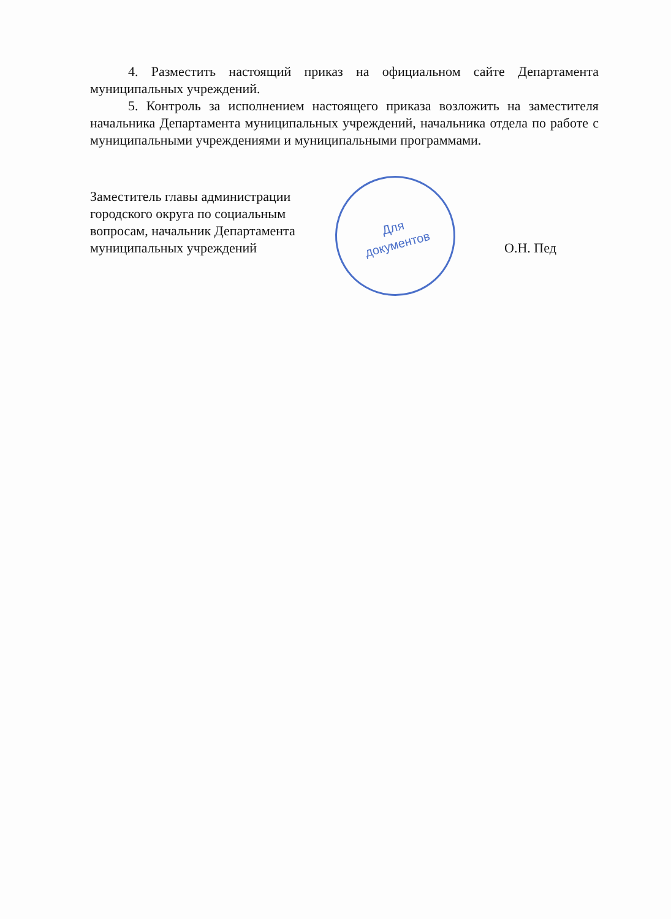4. Разместить настоящий приказ на официальном сайте Департамента муниципальных учреждений.
5. Контроль за исполнением настоящего приказа возложить на заместителя начальника Департамента муниципальных учреждений, начальника отдела по работе с муниципальными учреждениями и муниципальными программами.
Заместитель главы администрации городского округа по социальным вопросам, начальник Департамента муниципальных учреждений
Для
документов
О.Н. Пед